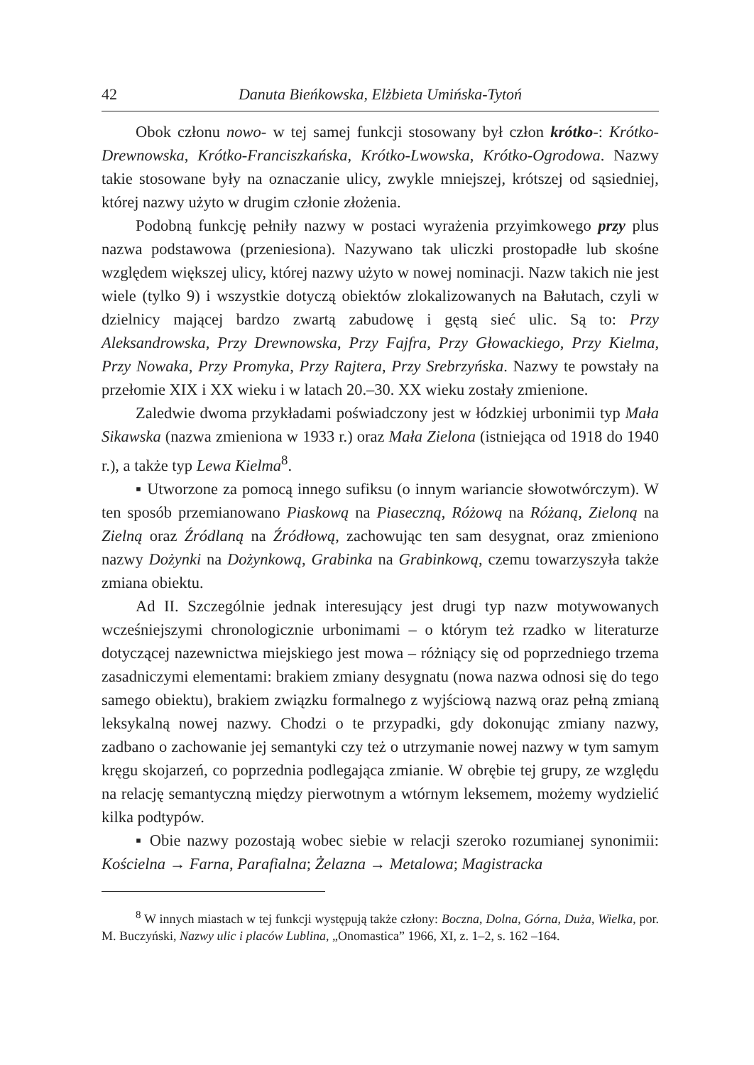42 Danuta Bieńkowska, Elżbieta Umińska-Tytoń
Obok członu nowo- w tej samej funkcji stosowany był człon krótko-: Krótko-Drewnowska, Krótko-Franciszkańska, Krótko-Lwowska, Krótko-Ogrodowa. Nazwy takie stosowane były na oznaczanie ulicy, zwykle mniejszej, krótszej od sąsiedniej, której nazwy użyto w drugim członie złożenia.
Podobną funkcję pełniły nazwy w postaci wyrażenia przyimkowego przy plus nazwa podstawowa (przeniesiona). Nazywano tak uliczki prostopadłe lub skośne względem większej ulicy, której nazwy użyto w nowej nominacji. Nazw takich nie jest wiele (tylko 9) i wszystkie dotyczą obiektów zlokalizowanych na Bałutach, czyli w dzielnicy mającej bardzo zwartą zabudowę i gęstą sieć ulic. Są to: Przy Aleksandrowska, Przy Drewnowska, Przy Fajfra, Przy Głowackiego, Przy Kielma, Przy Nowaka, Przy Promyka, Przy Rajtera, Przy Srebrzyńska. Nazwy te powstały na przełomie XIX i XX wieku i w latach 20.–30. XX wieku zostały zmienione.
Zaledwie dwoma przykładami poświadczony jest w łódzkiej urbonimii typ Mała Sikawska (nazwa zmieniona w 1933 r.) oraz Mała Zielona (istniejąca od 1918 do 1940 r.), a także typ Lewa Kielma<sup>8</sup>.
▪ Utworzone za pomocą innego sufiksu (o innym wariancie słowotwórczym). W ten sposób przemianowano Piaskową na Piaseczną, Różową na Różaną, Zieloną na Zielną oraz Źródlaną na Źródłową, zachowując ten sam desygnat, oraz zmieniono nazwy Dożynki na Dożynkową, Grabinka na Grabinkową, czemu towarzyszyła także zmiana obiektu.
Ad II. Szczególnie jednak interesujący jest drugi typ nazw motywowanych wcześniejszymi chronologicznie urbonimami – o którym też rzadko w literaturze dotyczącej nazewnictwa miejskiego jest mowa – różniący się od poprzedniego trzema zasadniczymi elementami: brakiem zmiany desygnatu (nowa nazwa odnosi się do tego samego obiektu), brakiem związku formalnego z wyjściową nazwą oraz pełną zmianą leksykalną nowej nazwy. Chodzi o te przypadki, gdy dokonując zmiany nazwy, zadbano o zachowanie jej semantyki czy też o utrzymanie nowej nazwy w tym samym kręgu skojarzeń, co poprzednia podlegająca zmianie. W obrębie tej grupy, ze względu na relację semantyczną między pierwotnym a wtórnym leksemem, możemy wydzielić kilka podtypów.
▪ Obie nazwy pozostają wobec siebie w relacji szeroko rozumianej synonimii: Kościelna → Farna, Parafialna; Żelazna → Metalowa; Magistracka
<sup>8</sup> W innych miastach w tej funkcji występują także człony: Boczna, Dolna, Górna, Duża, Wielka, por. M. Buczyński, Nazwy ulic i placów Lublina, „Onomastica” 1966, XI, z. 1–2, s. 162 –164.